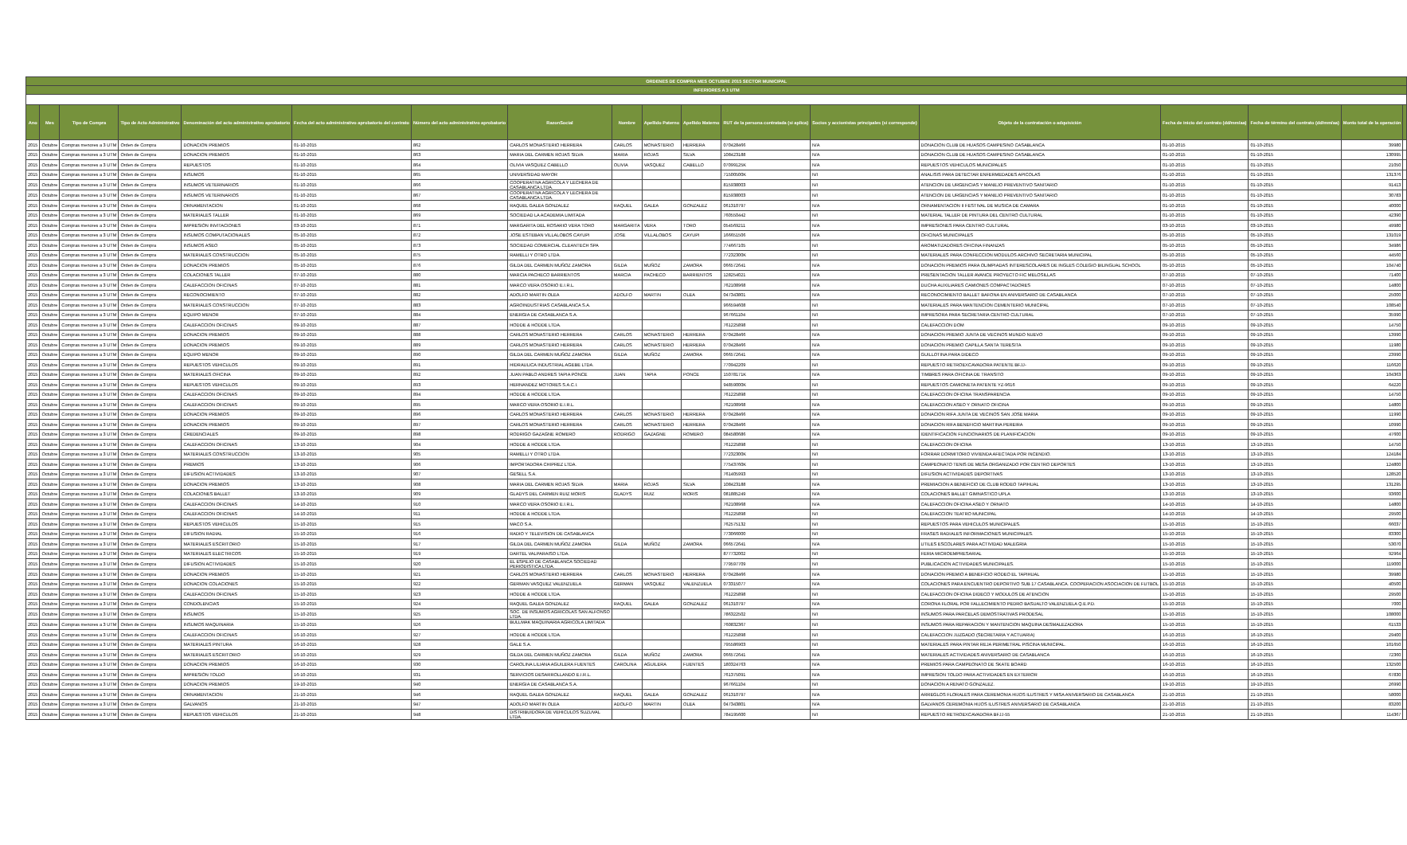| ORDENES DE COMPRA MES OCTUBRE 2015 SECTOR MUNICIPAL | | | | | | | | | | | | | | | | | |
| INFERIORES A 3 UTM | | | | | | | | | | | | | | | | | |
| Ano | Mes | Tipo de Compra | Tipo de Acto Administrativo | Denominación del acto administrativo aprobatorio | Fecha del acto administrativo aprobatorio del contrato | Número del acto administrativo aprobatorio | RazonSocial | Nombre | Apellido Paterno | Apellido Materno | RUT de la persona contratada (si aplica) | Socios y accionistas principales (si corresponde) | Objeto de la contratación o adquisición | Fecha de inicio del contrato (dd/mm/aa) | Fecha de término del contrato (dd/mm/aa) | Monto total de la operación | |
| 2015 | Octubre | Compras menores a 3 UTM | Orden de Compra | DONACION PREMIOS | 01-10-2015 | 862 | CARLOS MONASTERIO HERRERA | CARLOS | MONASTERIO | HERRERA | 070428466 | N/A | DONACION CLUB DE HUASOS CAMPESINO CASABLANCA | 01-10-2015 | 01-10-2015 | 39980 | |
| 2015 | Octubre | Compras menores a 3 UTM | Orden de Compra | DONACION PREMIOS | 01-10-2015 | 863 | MARIA DEL CARMEN ROJAS SILVA | MARIA | ROJAS | SILVA | 108423188 | N/A | DONACION CLUB DE HUASOS CAMPESINO CASABLANCA | 01-10-2015 | 01-10-2015 | 130995 | |
| 2015 | Octubre | Compras menores a 3 UTM | Orden de Compra | REPUESTOS | 01-10-2015 | 864 | OLIVIA VASQUEZ CABELLO | OLIVIA | VASQUEZ | CABELLO | 07099125K | N/A | REPUESTOS VEHICULOS MUNICIPALES | 01-10-2015 | 01-10-2015 | 21050 | |
| 2015 | Octubre | Compras menores a 3 UTM | Orden de Compra | INSUMOS | 01-10-2015 | 865 | UNIVERSIDAD MAYOR | | | | 71500500K | N/I | ANALISIS PARA DETECTAR ENFERMEDADES APICOLAS | 01-10-2015 | 01-10-2015 | 131376 | |
| 2015 | Octubre | Compras menores a 3 UTM | Orden de Compra | INSUMOS VETERINARIOS | 01-10-2015 | 866 | COOPERATIVA AGRICOLA Y LECHERA DE CASABLANCA LTDA. | | | | 815938003 | N/I | ATENCION DE URGENCIAS Y MANEJO PREVENTIVO SANITARIO | 01-10-2015 | 01-10-2015 | 91413 | |
| 2015 | Octubre | Compras menores a 3 UTM | Orden de Compra | INSUMOS VETERINARIOS | 01-10-2015 | 867 | COOPERATIVA AGRICOLA Y LECHERA DE CASABLANCA LTDA. | | | | 815938003 | N/I | ATENCION DE URGENCIAS Y MANEJO PREVENTIVO SANITARIO | 01-10-2015 | 01-10-2015 | 30783 | |
| 2015 | Octubre | Compras menores a 3 UTM | Orden de Compra | ORNAMENTACION | 01-10-2015 | 868 | RAQUEL GALEA GONZALEZ | RAQUEL | GALEA | GONZALEZ | 061310797 | N/A | ORNAMENTACION II FESTIVAL DE MUSICA DE CAMARA | 01-10-2015 | 01-10-2015 | 40000 | |
| 2015 | Octubre | Compras menores a 3 UTM | Orden de Compra | MATERIALES TALLER | 01-10-2015 | 869 | SOCIEDAD LA ACADEMIA LIMITADA | | | | 760550442 | N/I | MATERIAL TALLER DE PINTURA DEL CENTRO CULTURAL | 01-10-2015 | 01-10-2015 | 42390 | |
| 2015 | Octubre | Compras menores a 3 UTM | Orden de Compra | IMPRESIÓN INVITACIONES | 03-10-2015 | 871 | MARGARITA DEL ROSARIO VERA TORO | MARGARITA | VERA | TORO | 054569211 | N/A | IMPRESIONES PARA CENTRO CULTURAL | 03-10-2015 | 03-10-2015 | 49980 | |
| 2015 | Octubre | Compras menores a 3 UTM | Orden de Compra | INSUMOS COMPUTACIONALES | 05-10-2015 | 872 | JOSE ESTEBAN VILLALOBOS CAYUPI | JOSE | VILLALOBOS | CAYUPI | 166651506 | N/A | OFICINAS MUNICIPALES | 05-10-2015 | 05-10-2015 | 131019 | |
| 2015 | Octubre | Compras menores a 3 UTM | Orden de Compra | INSUMOS ASEO | 05-10-2015 | 873 | SOCIEDAD COMERCIAL CLEANTECH SPA | | | | 774667105 | N/I | AROMATIZADORES OFICINA FINANZAS | 05-10-2015 | 05-10-2015 | 34986 | |
| 2015 | Octubre | Compras menores a 3 UTM | Orden de Compra | MATERIALES CONSTRUCCION | 05-10-2015 | 875 | RAMELLI Y OTRO LTDA. | | | | 77232300K | N/I | MATERIALES PARA CONFECCION MODULOS ARCHIVO SECRETARIA MUNICIPAL | 05-10-2015 | 05-10-2015 | 44560 | |
| 2015 | Octubre | Compras menores a 3 UTM | Orden de Compra | DONACION PREMIOS | 05-10-2015 | 876 | GILDA DEL CARMEN MUÑOZ ZAMORA | GILDA | MUÑOZ | ZAMORA | 066572641 | N/A | DONACION PREMIOS PARA OLIMPIADAS INTERESCOLARES DE INGLES COLEGIO BILINGUAL SCHOOL | 05-10-2015 | 05-10-2015 | 104740 | |
| 2015 | Octubre | Compras menores a 3 UTM | Orden de Compra | COLACIONES TALLER | 07-10-2015 | 880 | MARCIA PACHECO BARRIENTOS | MARCIA | PACHECO | BARRIENTOS | 128254021 | N/A | PRESENTACION TALLER AVANCE PROYECTO FIC MELOSILLAS | 07-10-2015 | 07-10-2015 | 71400 | |
| 2015 | Octubre | Compras menores a 3 UTM | Orden de Compra | CALEFACCION OFICINAS | 07-10-2015 | 881 | MARCO VERA OSORIO E.I.R.L. | | | | 762108968 | N/A | DUCHA AUXILIARES CAMIONES COMPACTADORES | 07-10-2015 | 07-10-2015 | 14800 | |
| 2015 | Octubre | Compras menores a 3 UTM | Orden de Compra | RECONOCIMIENTO | 07-10-2015 | 882 | ADOLFO MARTIN OLEA | ADOLFO | MARTIN | OLEA | 047343801 | N/A | RECONOCIMIENTO BALLET BAFONA EN ANIVERSARIO DE CASABLANCA | 07-10-2015 | 07-10-2015 | 25000 | |
| 2015 | Octubre | Compras menores a 3 UTM | Orden de Compra | MATERIALES CONSTRUCCION | 07-10-2015 | 883 | AGROINDUSTRIAS CASABLANCA S.A. | | | | 966594608 | N/I | MATERIALES PARA MANTENCION CEMENTERIO MUNICIPAL | 07-10-2015 | 07-10-2015 | 108540 | |
| 2015 | Octubre | Compras menores a 3 UTM | Orden de Compra | EQUIPO MENOR | 07-10-2015 | 884 | ENERGIA DE CASABLANCA S.A. | | | | 967661104 | N/I | IMPRESORA PARA SECRETARIA CENTRO CULTURAL | 07-10-2015 | 07-10-2015 | 35990 | |
| 2015 | Octubre | Compras menores a 3 UTM | Orden de Compra | CALEFACCION OFICINAS | 09-10-2015 | 887 | HODDE & HODDE LTDA. | | | | 761225898 | N/I | CALEFACCION DOM | 09-10-2015 | 09-10-2015 | 14750 | |
| 2015 | Octubre | Compras menores a 3 UTM | Orden de Compra | DONACION PREMIOS | 09-10-2015 | 888 | CARLOS MONASTERIO HERRERA | CARLOS | MONASTERIO | HERRERA | 070428466 | N/A | DONACION PREMIO JUNTA DE VECINOS MUNDO NUEVO | 09-10-2015 | 09-10-2015 | 13990 | |
| 2015 | Octubre | Compras menores a 3 UTM | Orden de Compra | DONACION PREMIOS | 09-10-2015 | 889 | CARLOS MONASTERIO HERRERA | CARLOS | MONASTERIO | HERRERA | 070428466 | N/A | DONACION PREMIO CAPILLA SANTA TERESITA | 09-10-2015 | 09-10-2015 | 11980 | |
| 2015 | Octubre | Compras menores a 3 UTM | Orden de Compra | EQUIPO MENOR | 09-10-2015 | 890 | GILDA DEL CARMEN MUÑOZ ZAMORA | GILDA | MUÑOZ | ZAMORA | 066572641 | N/A | GUILLOTINA PARA DIDECO | 09-10-2015 | 09-10-2015 | 23990 | |
| 2015 | Octubre | Compras menores a 3 UTM | Orden de Compra | REPUESTOS VEHICULOS | 09-10-2015 | 891 | HIDRAULICA INDUSTRIAL AGEBE LTDA. | | | | 770942209 | N/I | REPUESTO RETROEXCAVADORA PATENTE BFJJ- | 09-10-2015 | 09-10-2015 | 116620 | |
| 2015 | Octubre | Compras menores a 3 UTM | Orden de Compra | MATERIALES OFICINA | 09-10-2015 | 892 | JUAN PABLO ANDRES TAPIA PONCE | JUAN | TAPIA | PONCE | 15078171K | N/A | TIMBRES PARA OFICINA DE TRANSITO | 09-10-2015 | 09-10-2015 | 104363 | |
| 2015 | Octubre | Compras menores a 3 UTM | Orden de Compra | REPUESTOS VEHICULOS | 09-10-2015 | 893 | HERNANDEZ MOTORES S.A.C.I. | | | | 94859000K | N/I | REPUESTOS CAMIONETA PATENTE YZ-9616 | 09-10-2015 | 09-10-2015 | 64220 | |
| 2015 | Octubre | Compras menores a 3 UTM | Orden de Compra | CALEFACCION OFICINAS | 09-10-2015 | 894 | HODDE & HODDE LTDA. | | | | 761225898 | N/I | CALEFACCION OFICINA TRANSPARENCIA | 09-10-2015 | 09-10-2015 | 14750 | |
| 2015 | Octubre | Compras menores a 3 UTM | Orden de Compra | CALEFACCION OFICINAS | 09-10-2015 | 895 | MARCO VERA OSORIO E.I.R.L. | | | | 762108968 | N/A | CALEFACCION ASEO Y ORNATO OFICINA | 09-10-2015 | 09-10-2015 | 14800 | |
| 2015 | Octubre | Compras menores a 3 UTM | Orden de Compra | DONACION PREMIOS | 09-10-2015 | 896 | CARLOS MONASTERIO HERRERA | CARLOS | MONASTERIO | HERRERA | 070428466 | N/A | DONACION RIFA JUNTA DE VECINOS SAN JOSE MARIA | 09-10-2015 | 09-10-2015 | 11990 | |
| 2015 | Octubre | Compras menores a 3 UTM | Orden de Compra | DONACION PREMIOS | 09-10-2015 | 897 | CARLOS MONASTERIO HERRERA | CARLOS | MONASTERIO | HERRERA | 070428466 | N/A | DONACION RIFA BENEFICIO MARTINA PEREIRA | 09-10-2015 | 09-10-2015 | 10990 | |
| 2015 | Octubre | Compras menores a 3 UTM | Orden de Compra | CREDENCIALES | 09-10-2015 | 898 | RODRIGO GAZAGNE ROMERO | RODRIGO | GAZAGNE | ROMERO | 084580686 | N/A | IDENTIFICACION FUNCIONARIOS DE PLANIFICACION | 09-10-2015 | 09-10-2015 | 47600 | |
| 2015 | Octubre | Compras menores a 3 UTM | Orden de Compra | CALEFACCION OFICINAS | 13-10-2015 | 904 | HODDE & HODDE LTDA. | | | | 761225898 | N/I | CALEFACCION OFICINA | 13-10-2015 | 13-10-2015 | 14750 | |
| 2015 | Octubre | Compras menores a 3 UTM | Orden de Compra | MATERIALES CONSTRUCCION | 13-10-2015 | 905 | RAMELLI Y OTRO LTDA. | | | | 77232300K | N/I | FORRAR DORMITORIO VIVIENDA AFECTADA POR INCENDIO. | 13-10-2015 | 13-10-2015 | 124184 | |
| 2015 | Octubre | Compras menores a 3 UTM | Orden de Compra | PREMIOS | 13-10-2015 | 906 | IMPORTADORA CHIPREZ LTDA. | | | | 77543760K | N/I | CAMPEONATO TENIS DE MESA ORGANIZADO POR CENTRO DEPORTES | 13-10-2015 | 13-10-2015 | 124800 | |
| 2015 | Octubre | Compras menores a 3 UTM | Orden de Compra | DIFUSION ACTIVIDADES | 13-10-2015 | 907 | GESELL S.A. | | | | 761405993 | N/I | DIFUSION ACTIVIDADES DEPORTIVAS | 13-10-2015 | 13-10-2015 | 128520 | |
| 2015 | Octubre | Compras menores a 3 UTM | Orden de Compra | DONACION PREMIOS | 13-10-2015 | 908 | MARIA DEL CARMEN ROJAS SILVA | MARIA | ROJAS | SILVA | 108423188 | N/A | PREMIACION A BENEFICIO DE CLUB RODEO TAPIHUAL | 13-10-2015 | 13-10-2015 | 131295 | |
| 2015 | Octubre | Compras menores a 3 UTM | Orden de Compra | COLACIONES BALLET | 13-10-2015 | 909 | GLADYS DEL CARMEN RUIZ MORIS | GLADYS | RUIZ | MORIS | 081885249 | N/A | COLACIONES BALLET GIMNASTICO UPLA | 13-10-2015 | 13-10-2015 | 93600 | |
| 2015 | Octubre | Compras menores a 3 UTM | Orden de Compra | CALEFACCION OFICINAS | 14-10-2015 | 910 | MARCO VERA OSORIO E.I.R.L. | | | | 762108968 | N/A | CALEFACCION OFICINA ASEO Y ORNATO | 14-10-2015 | 14-10-2015 | 14800 | |
| 2015 | Octubre | Compras menores a 3 UTM | Orden de Compra | CALEFACCION OFICINAS | 14-10-2015 | 911 | HODDE & HODDE LTDA. | | | | 761225898 | N/I | CALEFACCION TEATRO MUNICIPAL | 14-10-2015 | 14-10-2015 | 29500 | |
| 2015 | Octubre | Compras menores a 3 UTM | Orden de Compra | REPUESTOS VEHICULOS | 15-10-2015 | 915 | MACO S.A. | | | | 762575132 | N/I | REPUESTOS PARA VEHICULOS MUNICIPALES. | 15-10-2015 | 15-10-2015 | 66037 | |
| 2015 | Octubre | Compras menores a 3 UTM | Orden de Compra | DIFUSION RADIAL | 15-10-2015 | 916 | RADIO Y TELEVISION DE CASABLANCA | | | | 773066000 | N/I | FRASES RADIALES INFORMACIONES MUNICIPALES. | 15-10-2015 | 15-10-2015 | 83300 | |
| 2015 | Octubre | Compras menores a 3 UTM | Orden de Compra | MATERIALES ESCRITORIO | 15-10-2015 | 917 | GILDA DEL CARMEN MUÑOZ ZAMORA | GILDA | MUÑOZ | ZAMORA | 066572641 | N/A | UTILES ESCOLARES PARA ACTIVIDAD MALEGRIA | 15-10-2015 | 15-10-2015 | 53070 | |
| 2015 | Octubre | Compras menores a 3 UTM | Orden de Compra | MATERIALES ELECTRICOS | 15-10-2015 | 919 | DARTEL VALPARAISO LTDA. | | | | 877732002 | N/I | FERIA MICROEMPRESARIAL | 15-10-2015 | 15-10-2015 | 92964 | |
| 2015 | Octubre | Compras menores a 3 UTM | Orden de Compra | DIFUSION ACTIVIDADES | 15-10-2015 | 920 | EL ESPEJO DE CASABLANCA SOCIEDAD PERIODISTICA LTDA. | | | | 779597709 | N/I | PUBLICACION ACTIVIDADES MUNICIPALES. | 15-10-2015 | 15-10-2015 | 119000 | |
| 2015 | Octubre | Compras menores a 3 UTM | Orden de Compra | DONACION PREMIOS | 15-10-2015 | 921 | CARLOS MONASTERIO HERRERA | CARLOS | MONASTERIO | HERRERA | 070428466 | N/A | DONACION PREMIO A BENEFICIO RODEO EL TAPIHUAL | 15-10-2015 | 15-10-2015 | 39980 | |
| 2015 | Octubre | Compras menores a 3 UTM | Orden de Compra | DONACION COLACIONES | 15-10-2015 | 922 | GERMAN VASQUEZ VALENZUELA | GERMAN | VASQUEZ | VALENZUELA | 073315077 | N/A | COLACIONES PARA ENCUENTRO DEPORTIVO SUB 17 CASABLANCA. COOPERACION ASOCIACION DE FUTBOL | 15-10-2015 | 15-10-2015 | 40500 | |
| 2015 | Octubre | Compras menores a 3 UTM | Orden de Compra | CALEFACCION OFICINAS | 15-10-2015 | 923 | HODDE & HODDE LTDA. | | | | 761225898 | N/I | CALEFACCION OFICINA DIDECO Y MODULOS DE ATENCION | 15-10-2015 | 15-10-2015 | 29500 | |
| 2015 | Octubre | Compras menores a 3 UTM | Orden de Compra | CONDOLENCIAS | 15-10-2015 | 924 | RAQUEL GALEA GONZALEZ | RAQUEL | GALEA | GONZALEZ | 061310797 | N/A | CORONA FLORAL POR FALLECIMIENTO PEDRO BASUALTO VALENZUELA Q.E.P.D. | 15-10-2015 | 15-10-2015 | 7000 | |
| 2015 | Octubre | Compras menores a 3 UTM | Orden de Compra | INSUMOS | 15-10-2015 | 925 | SOC. DE INSUMOS AGRICOLAS SAN ALFONSO LTDA. | | | | 786322502 | N/I | INSUMOS PARA PARCELAS DEMOSTRATIVAS PRODESAL | 15-10-2015 | 15-10-2015 | 108000 | |
| 2015 | Octubre | Compras menores a 3 UTM | Orden de Compra | INSUMOS MAQUINARIA | 15-10-2015 | 926 | BULLMAK MAQUINARIA AGRICOLA LIMITADA | | | | 760832367 | N/I | INSUMOS PARA REPARACION Y MANTENCION MAQUINA DESMALEZADORA | 15-10-2015 | 15-10-2015 | 61533 | |
| 2015 | Octubre | Compras menores a 3 UTM | Orden de Compra | CALEFACCION OFICINAS | 16-10-2015 | 927 | HODDE & HODDE LTDA. | | | | 761225898 | N/I | CALEFACCION JUZGADO (SECRETARIA Y ACTUARIA) | 16-10-2015 | 16-10-2015 | 29400 | |
| 2015 | Octubre | Compras menores a 3 UTM | Orden de Compra | MATERIALES PINTURA | 16-10-2015 | 928 | GALE S.A. | | | | 795586903 | N/I | MATERIALES PARA PINTAR REJA PERIMETRAL PISCINA MUNICIPAL. | 16-10-2015 | 16-10-2015 | 101650 | |
| 2015 | Octubre | Compras menores a 3 UTM | Orden de Compra | MATERIALES ESCRITORIO | 16-10-2015 | 929 | GILDA DEL CARMEN MUÑOZ ZAMORA | GILDA | MUÑOZ | ZAMORA | 066572641 | N/A | MATERIALES ACTIVIDADES ANIVERSARIO DE CASABLANCA | 16-10-2015 | 16-10-2015 | 72360 | |
| 2015 | Octubre | Compras menores a 3 UTM | Orden de Compra | DONACION PREMIOS | 16-10-2015 | 930 | CAROLINA LILIANA AGUILERA FUENTES | CAROLINA | AGUILERA | FUENTES | 180324763 | N/A | PREMIOS PARA CAMPEONATO DE SKATE BOARD | 16-10-2015 | 16-10-2015 | 132500 | |
| 2015 | Octubre | Compras menores a 3 UTM | Orden de Compra | IMPRESIÓN TOLDO | 16-10-2015 | 931 | SERVICIOS DESARROLLANDO E.I.R.L. | | | | 761375091 | N/A | IMPRESION TOLDO PARA ACTIVIDADES EN EXTERIOR | 16-10-2015 | 16-10-2015 | 67830 | |
| 2015 | Octubre | Compras menores a 3 UTM | Orden de Compra | DONACION PREMIOS | 19-10-2015 | 940 | ENERGIA DE CASABLANCA S.A. | | | | 967661104 | N/I | DONACION A RENATO GONZALEZ. | 19-10-2015 | 19-10-2015 | 26990 | |
| 2015 | Octubre | Compras menores a 3 UTM | Orden de Compra | ORNAMENTACION | 21-10-2015 | 946 | RAQUEL GALEA GONZALEZ | RAQUEL | GALEA | GONZALEZ | 061310797 | N/A | ARREGLOS FLORALES PARA CEREMONIA HIJOS ILUSTRES Y MISA ANIVERSARIO DE CASABLANCA | 21-10-2015 | 21-10-2015 | 58000 | |
| 2015 | Octubre | Compras menores a 3 UTM | Orden de Compra | GALVANOS | 21-10-2015 | 947 | ADOLFO MARTIN OLEA | ADOLFO | MARTIN | OLEA | 047343801 | N/A | GALVANOS CEREMONIA HIJOS ILUSTRES ANIVERSARIO DE CASABLANCA | 21-10-2015 | 21-10-2015 | 83200 | |
| 2015 | Octubre | Compras menores a 3 UTM | Orden de Compra | REPUESTOS VEHICULOS | 21-10-2015 | 948 | DISTRIBUIDORA DE VEHICULOS SUZUVAL LTDA. | | | | 784195600 | N/I | REPUESTO RETROEXCAVADORA BFJJ-55 | 21-10-2015 | 21-10-2015 | 114367 | |